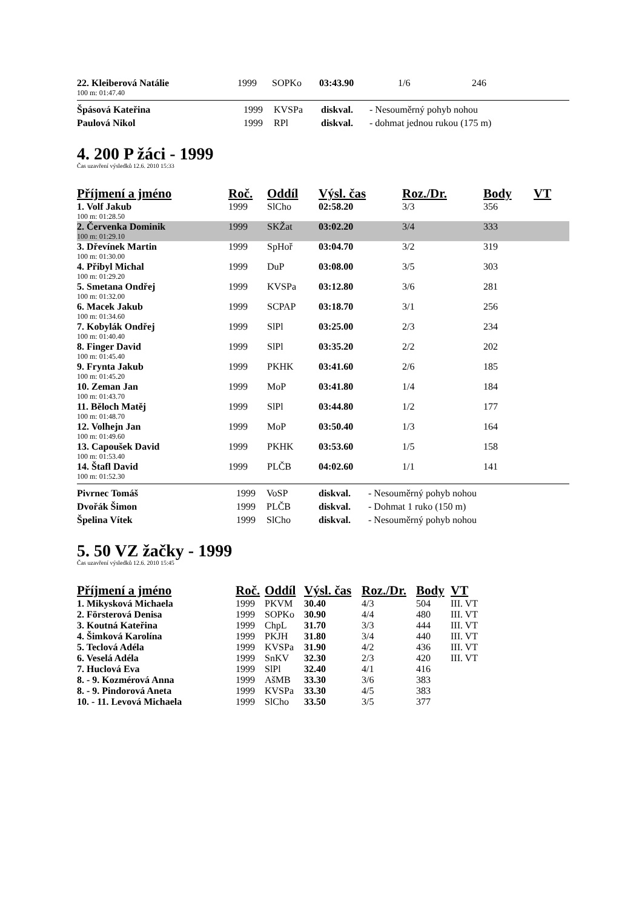| 22. Kleiberová Natálie | 1999 | SOPKo | 03:43.90 | 1/6 | 246 |
| 100 m: 01:47.40 | | | | | |
| Špásová Kateřina | 1999 | KVSPa | diskval. | - Nesouměrný pohyb nohou |
| Paulová Nikol | 1999 | RPl | diskval. | - dohmat jednou rukou (175 m) |
4. 200 P žáci - 1999
Čas uzavření výsledků 12.6. 2010 15:33
| Příjmení a jméno | Roč. | Oddíl | Výsl. čas | Roz./Dr. | Body | VT |
| --- | --- | --- | --- | --- | --- | --- |
| 1. Volf Jakub | 1999 | SlCho | 02:58.20 | 3/3 | 356 | |
| 100 m: 01:28.50 | | | | | | |
| 2. Červenka Dominik | 1999 | SKŽat | 03:02.20 | 3/4 | 333 | |
| 100 m: 01:29.10 | | | | | | |
| 3. Dřevínek Martin | 1999 | SpHoř | 03:04.70 | 3/2 | 319 | |
| 100 m: 01:30.00 | | | | | | |
| 4. Přibyl Michal | 1999 | DuP | 03:08.00 | 3/5 | 303 | |
| 100 m: 01:29.20 | | | | | | |
| 5. Smetana Ondřej | 1999 | KVSPa | 03:12.80 | 3/6 | 281 | |
| 100 m: 01:32.00 | | | | | | |
| 6. Macek Jakub | 1999 | SCPAP | 03:18.70 | 3/1 | 256 | |
| 100 m: 01:34.60 | | | | | | |
| 7. Kobylák Ondřej | 1999 | SlPl | 03:25.00 | 2/3 | 234 | |
| 100 m: 01:40.40 | | | | | | |
| 8. Finger David | 1999 | SlPl | 03:35.20 | 2/2 | 202 | |
| 100 m: 01:45.40 | | | | | | |
| 9. Frynta Jakub | 1999 | PKHK | 03:41.60 | 2/6 | 185 | |
| 100 m: 01:45.20 | | | | | | |
| 10. Zeman Jan | 1999 | MoP | 03:41.80 | 1/4 | 184 | |
| 100 m: 01:43.70 | | | | | | |
| 11. Běloch Matěj | 1999 | SlPl | 03:44.80 | 1/2 | 177 | |
| 100 m: 01:48.70 | | | | | | |
| 12. Volhejn Jan | 1999 | MoP | 03:50.40 | 1/3 | 164 | |
| 100 m: 01:49.60 | | | | | | |
| 13. Capoušek David | 1999 | PKHK | 03:53.60 | 1/5 | 158 | |
| 100 m: 01:53.40 | | | | | | |
| 14. Štafl David | 1999 | PLČB | 04:02.60 | 1/1 | 141 | |
| 100 m: 01:52.30 | | | | | | |
| Pivrnec Tomáš | 1999 | VoSP | diskval. | - Nesouměrný pohyb nohou |
| Dvořák Šimon | 1999 | PLČB | diskval. | - Dohmat 1 ruko (150 m) |
| Špelina Vítek | 1999 | SlCho | diskval. | - Nesouměrný pohyb nohou |
5. 50 VZ žačky - 1999
Čas uzavření výsledků 12.6. 2010 15:45
| Příjmení a jméno | Roč. | Oddíl | Výsl. čas | Roz./Dr. | Body | VT |
| --- | --- | --- | --- | --- | --- | --- |
| 1. Mikysková Michaela | 1999 | PKVM | 30.40 | 4/3 | 504 | III. VT |
| 2. Försterová Denisa | 1999 | SOPKo | 30.90 | 4/4 | 480 | III. VT |
| 3. Koutná Kateřina | 1999 | ChpL | 31.70 | 3/3 | 444 | III. VT |
| 4. Šimková Karolína | 1999 | PKJH | 31.80 | 3/4 | 440 | III. VT |
| 5. Teclová Adéla | 1999 | KVSPa | 31.90 | 4/2 | 436 | III. VT |
| 6. Veselá Adéla | 1999 | SnKV | 32.30 | 2/3 | 420 | III. VT |
| 7. Huclová Eva | 1999 | SlPl | 32.40 | 4/1 | 416 | |
| 8. - 9. Kozmérová Anna | 1999 | AšMB | 33.30 | 3/6 | 383 | |
| 8. - 9. Pindorová Aneta | 1999 | KVSPa | 33.30 | 4/5 | 383 | |
| 10. - 11. Levová Michaela | 1999 | SlCho | 33.50 | 3/5 | 377 | |